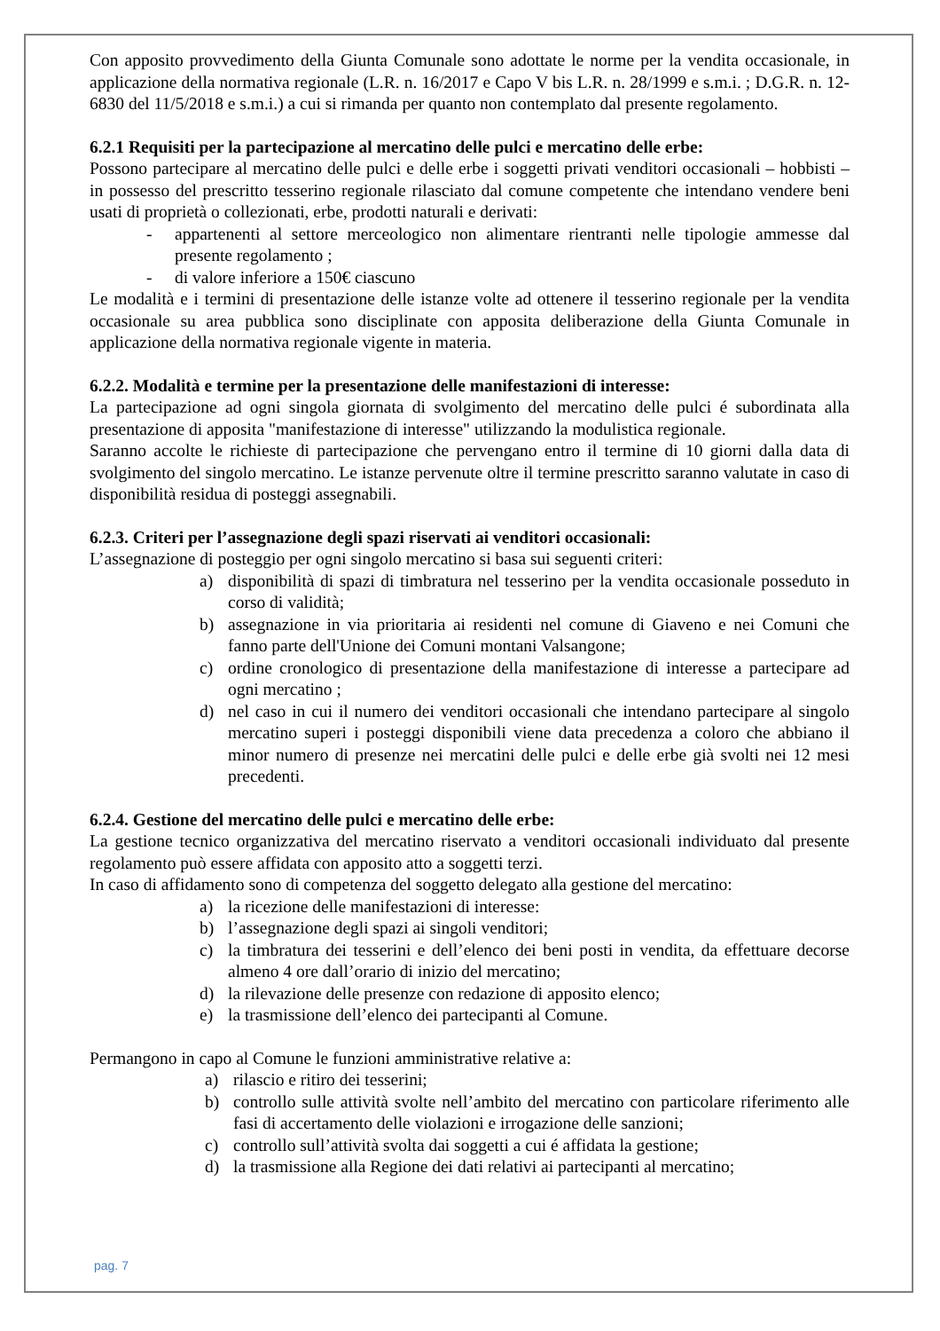Con apposito provvedimento della Giunta Comunale sono adottate le norme per la vendita occasionale, in applicazione della normativa regionale (L.R. n. 16/2017 e Capo V bis L.R. n. 28/1999 e s.m.i. ; D.G.R. n. 12-6830 del 11/5/2018 e s.m.i.) a cui si rimanda per quanto non contemplato dal presente regolamento.
6.2.1 Requisiti per la partecipazione al mercatino delle pulci e mercatino delle erbe:
Possono partecipare al mercatino delle pulci e delle erbe i soggetti privati venditori occasionali – hobbisti – in possesso del prescritto tesserino regionale rilasciato dal comune competente che intendano vendere beni usati di proprietà o collezionati, erbe, prodotti naturali e derivati:
- appartenenti al settore merceologico non alimentare rientranti nelle tipologie ammesse dal presente regolamento ;
- di valore inferiore a 150€ ciascuno
Le modalità e i termini di presentazione delle istanze volte ad ottenere il tesserino regionale per la vendita occasionale su area pubblica sono disciplinate con apposita deliberazione della Giunta Comunale in applicazione della normativa regionale vigente in materia.
6.2.2. Modalità e termine per la presentazione delle manifestazioni di interesse:
La partecipazione ad ogni singola giornata di svolgimento del mercatino delle pulci é subordinata alla presentazione di apposita "manifestazione di interesse" utilizzando la modulistica regionale.
Saranno accolte le richieste di partecipazione che pervengano entro il termine di 10 giorni dalla data di svolgimento del singolo mercatino. Le istanze pervenute oltre il termine prescritto saranno valutate in caso di disponibilità residua di posteggi assegnabili.
6.2.3. Criteri per l’assegnazione degli spazi riservati ai venditori occasionali:
L’assegnazione di posteggio per ogni singolo mercatino si basa sui seguenti criteri:
a) disponibilità di spazi di timbratura nel tesserino per la vendita occasionale posseduto in corso di validità;
b) assegnazione in via prioritaria ai residenti nel comune di Giaveno e nei Comuni che fanno parte dell'Unione dei Comuni montani Valsangone;
c) ordine cronologico di presentazione della manifestazione di interesse a partecipare ad ogni mercatino ;
d) nel caso in cui il numero dei venditori occasionali che intendano partecipare al singolo mercatino superi i posteggi disponibili viene data precedenza a coloro che abbiano il minor numero di presenze nei mercatini delle pulci e delle erbe già svolti nei 12 mesi precedenti.
6.2.4. Gestione del mercatino delle pulci e mercatino delle erbe:
La gestione tecnico organizzativa del mercatino riservato a venditori occasionali individuato dal presente regolamento può essere affidata con apposito atto a soggetti terzi.
In caso di affidamento sono di competenza del soggetto delegato alla gestione del mercatino:
a) la ricezione delle manifestazioni di interesse:
b) l’assegnazione degli spazi ai singoli venditori;
c) la timbratura dei tesserini e dell’elenco dei beni posti in vendita, da effettuare decorse almeno 4 ore dall’orario di inizio del mercatino;
d) la rilevazione delle presenze con redazione di apposito elenco;
e) la trasmissione dell’elenco dei partecipanti al Comune.
Permangono in capo al Comune le funzioni amministrative relative a:
a) rilascio e ritiro dei tesserini;
b) controllo sulle attività svolte nell’ambito del mercatino con particolare riferimento alle fasi di accertamento delle violazioni e irrogazione delle sanzioni;
c) controllo sull’attività svolta dai soggetti a cui é affidata la gestione;
d) la trasmissione alla Regione dei dati relativi ai partecipanti al mercatino;
pag. 7